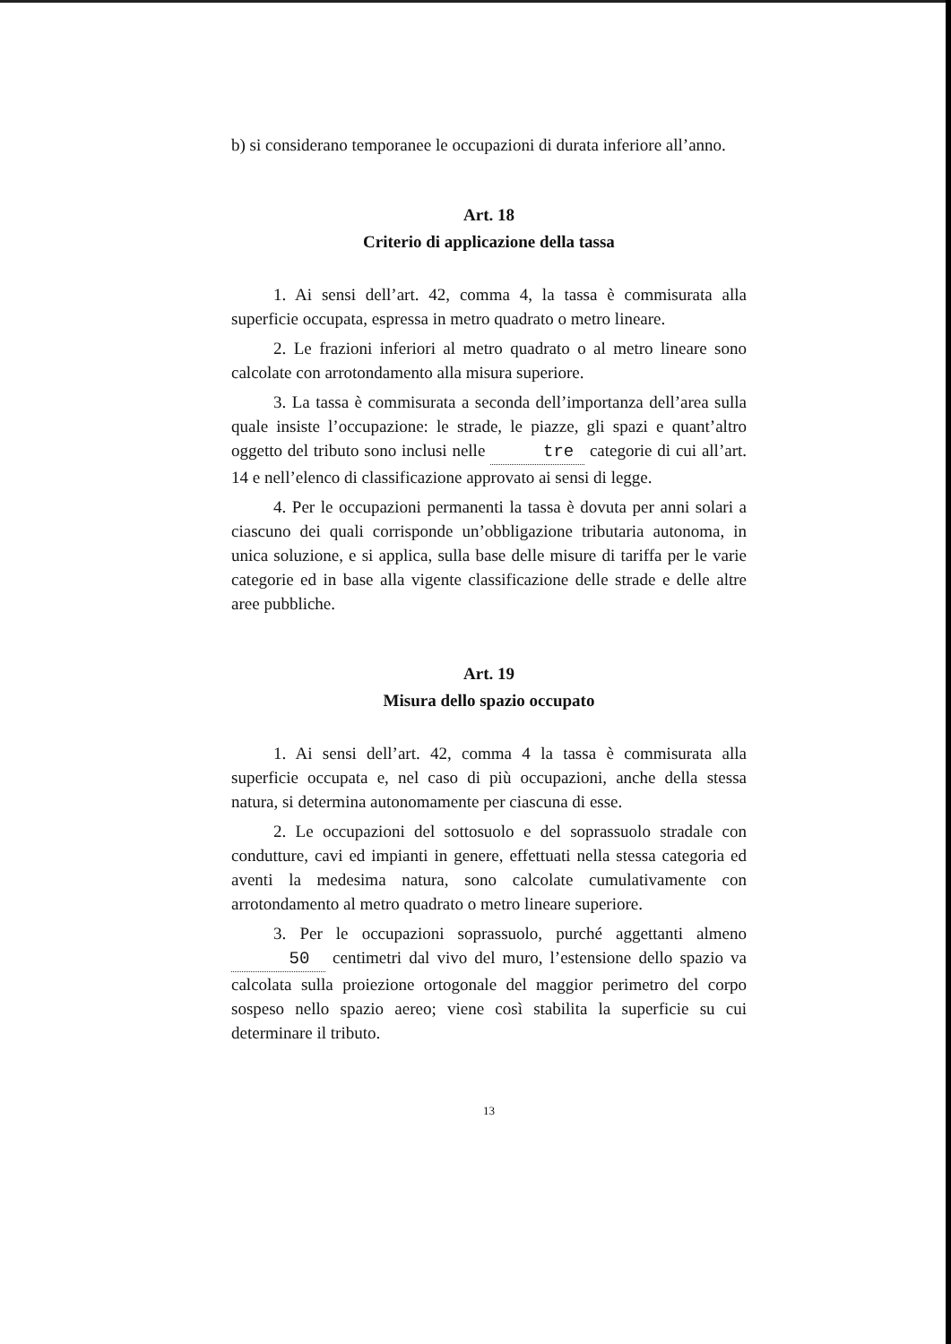b) si considerano temporanee le occupazioni di durata inferiore all’anno.
Art. 18
Criterio di applicazione della tassa
1. Ai sensi dell’art. 42, comma 4, la tassa è commisurata alla superficie occupata, espressa in metro quadrato o metro lineare.
2. Le frazioni inferiori al metro quadrato o al metro lineare sono calcolate con arrotondamento alla misura superiore.
3. La tassa è commisurata a seconda dell’importanza dell’area sulla quale insiste l’occupazione: le strade, le piazze, gli spazi e quant’altro oggetto del tributo sono inclusi nelle tre categorie di cui all’art. 14 e nell’elenco di classificazione approvato ai sensi di legge.
4. Per le occupazioni permanenti la tassa è dovuta per anni solari a ciascuno dei quali corrisponde un’obbligazione tributaria autonoma, in unica soluzione, e si applica, sulla base delle misure di tariffa per le varie categorie ed in base alla vigente classificazione delle strade e delle altre aree pubbliche.
Art. 19
Misura dello spazio occupato
1. Ai sensi dell’art. 42, comma 4 la tassa è commisurata alla superficie occupata e, nel caso di più occupazioni, anche della stessa natura, si determina autonomamente per ciascuna di esse.
2. Le occupazioni del sottosuolo e del soprassuolo stradale con condutture, cavi ed impianti in genere, effettuati nella stessa categoria ed aventi la medesima natura, sono calcolate cumulativamente con arrotondamento al metro quadrato o metro lineare superiore.
3. Per le occupazioni soprassuolo, purché aggettanti almeno 50 centimetri dal vivo del muro, l’estensione dello spazio va calcolata sulla proiezione ortogonale del maggior perimetro del corpo sospeso nello spazio aereo; viene così stabilita la superficie su cui determinare il tributo.
13